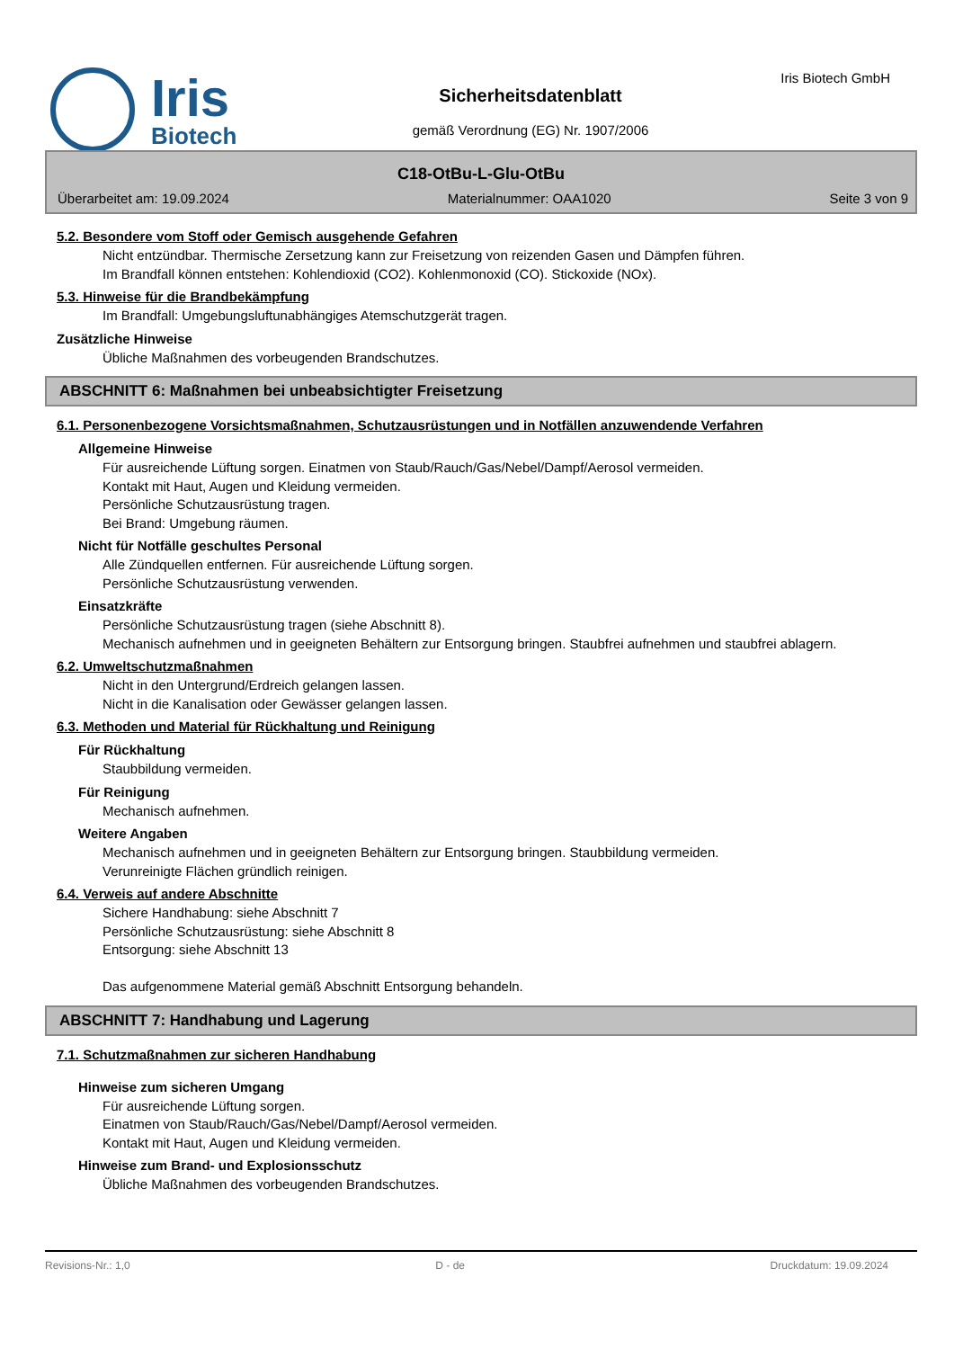Iris
Biotech
Sicherheitsdatenblatt
gemäß Verordnung (EG) Nr. 1907/2006
Iris Biotech GmbH
C18-OtBu-L-Glu-OtBu
Überarbeitet am: 19.09.2024 Materialnummer: OAA1020 Seite 3 von 9
5.2. Besondere vom Stoff oder Gemisch ausgehende Gefahren
Nicht entzündbar. Thermische Zersetzung kann zur Freisetzung von reizenden Gasen und Dämpfen führen.
Im Brandfall können entstehen: Kohlendioxid (CO2). Kohlenmonoxid (CO). Stickoxide (NOx).
5.3. Hinweise für die Brandbekämpfung
Im Brandfall: Umgebungsluftunabhängiges Atemschutzgerät tragen.
Zusätzliche Hinweise
Übliche Maßnahmen des vorbeugenden Brandschutzes.
ABSCHNITT 6: Maßnahmen bei unbeabsichtigter Freisetzung
6.1. Personenbezogene Vorsichtsmaßnahmen, Schutzausrüstungen und in Notfällen anzuwendende Verfahren
Allgemeine Hinweise
Für ausreichende Lüftung sorgen. Einatmen von Staub/Rauch/Gas/Nebel/Dampf/Aerosol vermeiden.
Kontakt mit Haut, Augen und Kleidung vermeiden.
Persönliche Schutzausrüstung tragen.
Bei Brand: Umgebung räumen.
Nicht für Notfälle geschultes Personal
Alle Zündquellen entfernen. Für ausreichende Lüftung sorgen.
Persönliche Schutzausrüstung verwenden.
Einsatzkräfte
Persönliche Schutzausrüstung tragen (siehe Abschnitt 8).
Mechanisch aufnehmen und in geeigneten Behältern zur Entsorgung bringen. Staubfrei aufnehmen und staubfrei ablagern.
6.2. Umweltschutzmaßnahmen
Nicht in den Untergrund/Erdreich gelangen lassen.
Nicht in die Kanalisation oder Gewässer gelangen lassen.
6.3. Methoden und Material für Rückhaltung und Reinigung
Für Rückhaltung
Staubbildung vermeiden.
Für Reinigung
Mechanisch aufnehmen.
Weitere Angaben
Mechanisch aufnehmen und in geeigneten Behältern zur Entsorgung bringen. Staubbildung vermeiden.
Verunreinigte Flächen gründlich reinigen.
6.4. Verweis auf andere Abschnitte
Sichere Handhabung: siehe Abschnitt 7
Persönliche Schutzausrüstung: siehe Abschnitt 8
Entsorgung: siehe Abschnitt 13
Das aufgenommene Material gemäß Abschnitt Entsorgung behandeln.
ABSCHNITT 7: Handhabung und Lagerung
7.1. Schutzmaßnahmen zur sicheren Handhabung
Hinweise zum sicheren Umgang
Für ausreichende Lüftung sorgen.
Einatmen von Staub/Rauch/Gas/Nebel/Dampf/Aerosol vermeiden.
Kontakt mit Haut, Augen und Kleidung vermeiden.
Hinweise zum Brand- und Explosionsschutz
Übliche Maßnahmen des vorbeugenden Brandschutzes.
Revisions-Nr.: 1,0 D - de Druckdatum: 19.09.2024